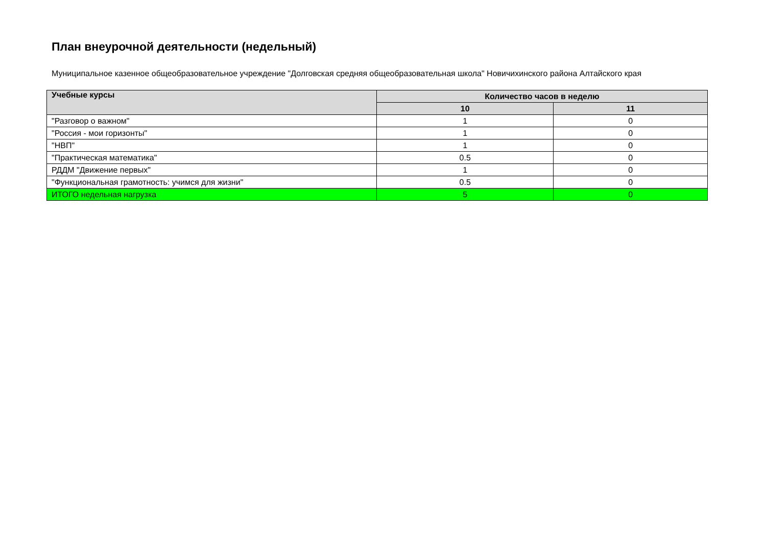План внеурочной деятельности (недельный)
Муниципальное казенное общеобразовательное учреждение "Долговская средняя общеобразовательная школа" Новичихинского района Алтайского края
| Учебные курсы | Количество часов в неделю | |
| --- | --- | --- |
| | 10 | 11 |
| "Разговор о важном" | 1 | 0 |
| "Россия - мои горизонты" | 1 | 0 |
| "НВП" | 1 | 0 |
| "Практическая математика" | 0.5 | 0 |
| РДДМ "Движение первых" | 1 | 0 |
| "Функциональная грамотность: учимся для жизни" | 0.5 | 0 |
| ИТОГО недельная нагрузка | 5 | 0 |